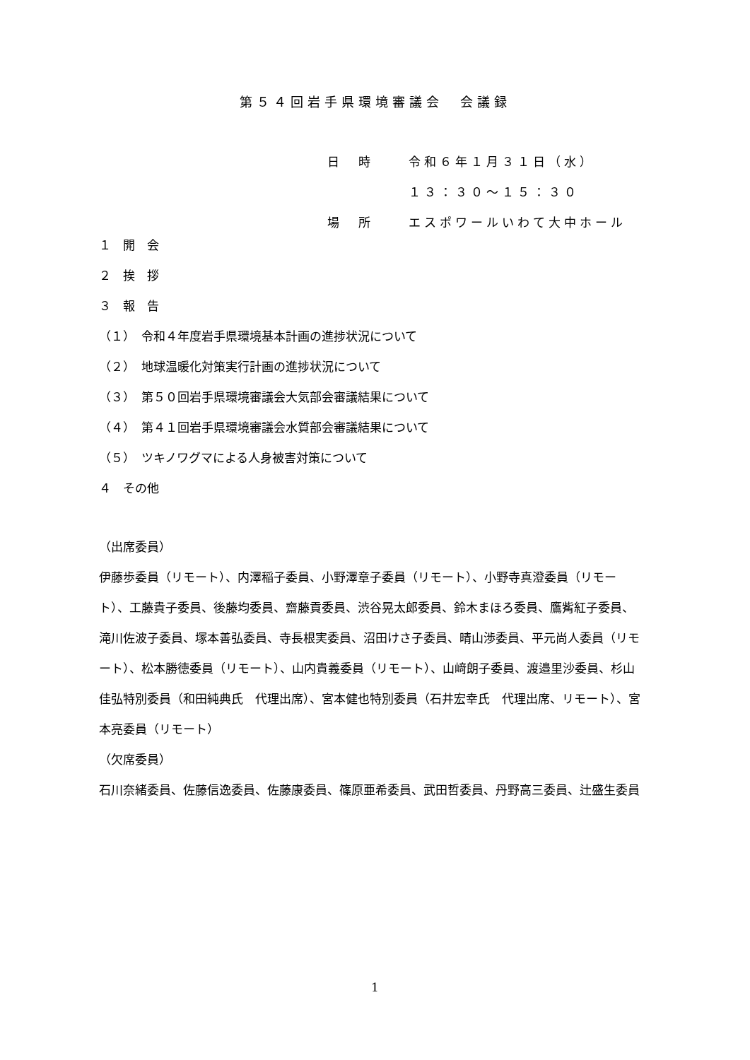第５４回岩手県環境審議会　会議録
日　時 令和６年１月３１日（水）
１３：３０～１５：３０
場　所 エスポワールいわて大中ホール
１　開　会
２　挨　拶
３　報　告
（１）　令和４年度岩手県環境基本計画の進捗状況について
（２）　地球温暖化対策実行計画の進捗状況について
（３）　第５０回岩手県環境審議会大気部会審議結果について
（４）　第４１回岩手県環境審議会水質部会審議結果について
（５）　ツキノワグマによる人身被害対策について
４　その他
（出席委員）
伊藤歩委員（リモート）、内澤稲子委員、小野澤章子委員（リモート）、小野寺真澄委員（リモート）、工藤貴子委員、後藤均委員、齋藤貢委員、渋谷晃太郎委員、鈴木まほろ委員、鷹觜紅子委員、滝川佐波子委員、塚本善弘委員、寺長根実委員、沼田けさ子委員、晴山渉委員、平元尚人委員（リモート）、松本勝徳委員（リモート）、山内貴義委員（リモート）、山﨑朗子委員、渡邉里沙委員、杉山佳弘特別委員（和田純典氏　代理出席）、宮本健也特別委員（石井宏幸氏　代理出席、リモート）、宮本亮委員（リモート）
（欠席委員）
石川奈緒委員、佐藤信逸委員、佐藤康委員、篠原亜希委員、武田哲委員、丹野高三委員、辻盛生委員
1